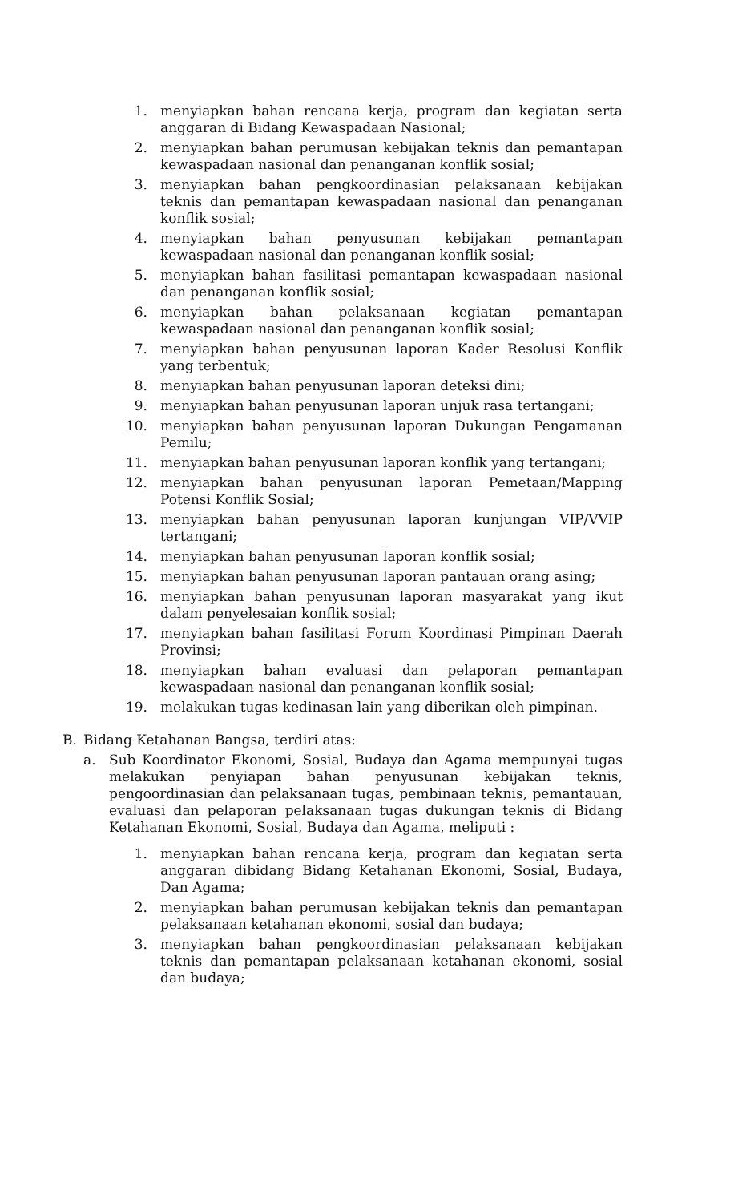1. menyiapkan bahan rencana kerja, program dan kegiatan serta anggaran di Bidang Kewaspadaan Nasional;
2. menyiapkan bahan perumusan kebijakan teknis dan pemantapan kewaspadaan nasional dan penanganan konflik sosial;
3. menyiapkan bahan pengkoordinasian pelaksanaan kebijakan teknis dan pemantapan kewaspadaan nasional dan penanganan konflik sosial;
4. menyiapkan bahan penyusunan kebijakan pemantapan kewaspadaan nasional dan penanganan konflik sosial;
5. menyiapkan bahan fasilitasi pemantapan kewaspadaan nasional dan penanganan konflik sosial;
6. menyiapkan bahan pelaksanaan kegiatan pemantapan kewaspadaan nasional dan penanganan konflik sosial;
7. menyiapkan bahan penyusunan laporan Kader Resolusi Konflik yang terbentuk;
8. menyiapkan bahan penyusunan laporan deteksi dini;
9. menyiapkan bahan penyusunan laporan unjuk rasa tertangani;
10. menyiapkan bahan penyusunan laporan Dukungan Pengamanan Pemilu;
11. menyiapkan bahan penyusunan laporan konflik yang tertangani;
12. menyiapkan bahan penyusunan laporan Pemetaan/Mapping Potensi Konflik Sosial;
13. menyiapkan bahan penyusunan laporan kunjungan VIP/VVIP tertangani;
14. menyiapkan bahan penyusunan laporan konflik sosial;
15. menyiapkan bahan penyusunan laporan pantauan orang asing;
16. menyiapkan bahan penyusunan laporan masyarakat yang ikut dalam penyelesaian konflik sosial;
17. menyiapkan bahan fasilitasi Forum Koordinasi Pimpinan Daerah Provinsi;
18. menyiapkan bahan evaluasi dan pelaporan pemantapan kewaspadaan nasional dan penanganan konflik sosial;
19. melakukan tugas kedinasan lain yang diberikan oleh pimpinan.
B. Bidang Ketahanan Bangsa, terdiri atas:
a. Sub Koordinator Ekonomi, Sosial, Budaya dan Agama mempunyai tugas melakukan penyiapan bahan penyusunan kebijakan teknis, pengoordinasian dan pelaksanaan tugas, pembinaan teknis, pemantauan, evaluasi dan pelaporan pelaksanaan tugas dukungan teknis di Bidang Ketahanan Ekonomi, Sosial, Budaya dan Agama, meliputi :
1. menyiapkan bahan rencana kerja, program dan kegiatan serta anggaran dibidang Bidang Ketahanan Ekonomi, Sosial, Budaya, Dan Agama;
2. menyiapkan bahan perumusan kebijakan teknis dan pemantapan pelaksanaan ketahanan ekonomi, sosial dan budaya;
3. menyiapkan bahan pengkoordinasian pelaksanaan kebijakan teknis dan pemantapan pelaksanaan ketahanan ekonomi, sosial dan budaya;